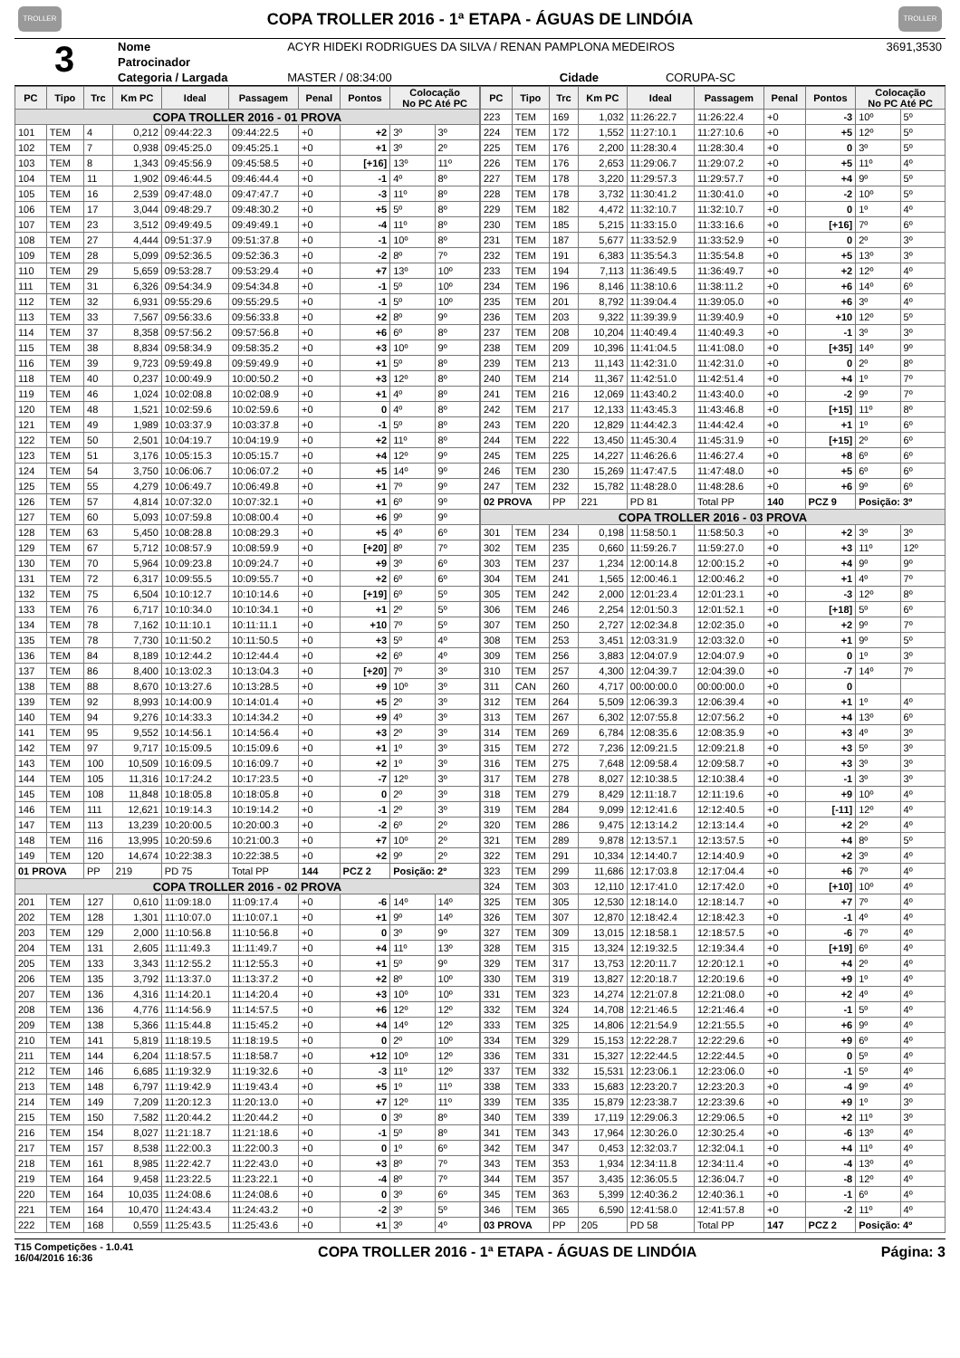TROLLER
COPA TROLLER 2016 - 1ª ETAPA - ÁGUAS DE LINDÓIA
TROLLER
3
| Nome | ACYR HIDEKI RODRIGUES DA SILVA / RENAN PAMPLONA MEDEIROS | | | | | 3691,3530 |
| Patrocinador | | | | | | |
| Categoria / Largada | MASTER / 08:34:00 | | Cidade | CORUPA-SC | | |
| PC | Tipo | Trc | Km PC | Ideal | Passagem | Penal | Pontos | Colocação No PC Até PC | |
| --- | --- | --- | --- | --- | --- | --- | --- | --- | --- |
| COPA TROLLER 2016 - 01 PROVA | | | | | | | | | |
| 101 | TEM | 4 | 0,212 | 09:44:22.3 | 09:44:22.5 | +0 | +2 | 3º | 3º |
| 102 | TEM | 7 | 0,938 | 09:45:25.0 | 09:45:25.1 | +0 | +1 | 3º | 2º |
| 103 | TEM | 8 | 1,343 | 09:45:56.9 | 09:45:58.5 | +0 | [+16] | 13º | 11º |
| 104 | TEM | 11 | 1,902 | 09:46:44.5 | 09:46:44.4 | +0 | -1 | 4º | 8º |
| 105 | TEM | 16 | 2,539 | 09:47:48.0 | 09:47:47.7 | +0 | -3 | 11º | 8º |
| 106 | TEM | 17 | 3,044 | 09:48:29.7 | 09:48:30.2 | +0 | +5 | 5º | 8º |
| 107 | TEM | 23 | 3,512 | 09:49:49.5 | 09:49:49.1 | +0 | -4 | 11º | 8º |
| 108 | TEM | 27 | 4,444 | 09:51:37.9 | 09:51:37.8 | +0 | -1 | 10º | 8º |
| 109 | TEM | 28 | 5,099 | 09:52:36.5 | 09:52:36.3 | +0 | -2 | 8º | 7º |
| 110 | TEM | 29 | 5,659 | 09:53:28.7 | 09:53:29.4 | +0 | +7 | 13º | 10º |
| 111 | TEM | 31 | 6,326 | 09:54:34.9 | 09:54:34.8 | +0 | -1 | 5º | 10º |
| 112 | TEM | 32 | 6,931 | 09:55:29.6 | 09:55:29.5 | +0 | -1 | 5º | 10º |
| 113 | TEM | 33 | 7,567 | 09:56:33.6 | 09:56:33.8 | +0 | +2 | 8º | 9º |
| 114 | TEM | 37 | 8,358 | 09:57:56.2 | 09:57:56.8 | +0 | +6 | 6º | 8º |
| 115 | TEM | 38 | 8,834 | 09:58:34.9 | 09:58:35.2 | +0 | +3 | 10º | 9º |
| 116 | TEM | 39 | 9,723 | 09:59:49.8 | 09:59:49.9 | +0 | +1 | 5º | 8º |
| 118 | TEM | 40 | 0,237 | 10:00:49.9 | 10:00:50.2 | +0 | +3 | 12º | 8º |
| 119 | TEM | 46 | 1,024 | 10:02:08.8 | 10:02:08.9 | +0 | +1 | 4º | 8º |
| 120 | TEM | 48 | 1,521 | 10:02:59.6 | 10:02:59.6 | +0 | 0 | 4º | 8º |
| 121 | TEM | 49 | 1,989 | 10:03:37.9 | 10:03:37.8 | +0 | -1 | 5º | 8º |
| 122 | TEM | 50 | 2,501 | 10:04:19.7 | 10:04:19.9 | +0 | +2 | 11º | 8º |
| 123 | TEM | 51 | 3,176 | 10:05:15.3 | 10:05:15.7 | +0 | +4 | 12º | 9º |
| 124 | TEM | 54 | 3,750 | 10:06:06.7 | 10:06:07.2 | +0 | +5 | 14º | 9º |
| 125 | TEM | 55 | 4,279 | 10:06:49.7 | 10:06:49.8 | +0 | +1 | 7º | 9º |
| 126 | TEM | 57 | 4,814 | 10:07:32.0 | 10:07:32.1 | +0 | +1 | 6º | 9º |
| 127 | TEM | 60 | 5,093 | 10:07:59.8 | 10:08:00.4 | +0 | +6 | 9º | 9º |
| 128 | TEM | 63 | 5,450 | 10:08:28.8 | 10:08:29.3 | +0 | +5 | 4º | 6º |
| 129 | TEM | 67 | 5,712 | 10:08:57.9 | 10:08:59.9 | +0 | [+20] | 8º | 7º |
| 130 | TEM | 70 | 5,964 | 10:09:23.8 | 10:09:24.7 | +0 | +9 | 3º | 6º |
| 131 | TEM | 72 | 6,317 | 10:09:55.5 | 10:09:55.7 | +0 | +2 | 6º | 6º |
| 132 | TEM | 75 | 6,504 | 10:10:12.7 | 10:10:14.6 | +0 | [+19] | 6º | 5º |
| 133 | TEM | 76 | 6,717 | 10:10:34.0 | 10:10:34.1 | +0 | +1 | 2º | 5º |
| 134 | TEM | 78 | 7,162 | 10:11:10.1 | 10:11:11.1 | +0 | +10 | 7º | 5º |
| 135 | TEM | 78 | 7,730 | 10:11:50.2 | 10:11:50.5 | +0 | +3 | 5º | 4º |
| 136 | TEM | 84 | 8,189 | 10:12:44.2 | 10:12:44.4 | +0 | +2 | 6º | 4º |
| 137 | TEM | 86 | 8,400 | 10:13:02.3 | 10:13:04.3 | +0 | [+20] | 7º | 3º |
| 138 | TEM | 88 | 8,670 | 10:13:27.6 | 10:13:28.5 | +0 | +9 | 10º | 3º |
| 139 | TEM | 92 | 8,993 | 10:14:00.9 | 10:14:01.4 | +0 | +5 | 2º | 3º |
| 140 | TEM | 94 | 9,276 | 10:14:33.3 | 10:14:34.2 | +0 | +9 | 4º | 3º |
| 141 | TEM | 95 | 9,552 | 10:14:56.1 | 10:14:56.4 | +0 | +3 | 2º | 3º |
| 142 | TEM | 97 | 9,717 | 10:15:09.5 | 10:15:09.6 | +0 | +1 | 1º | 3º |
| 143 | TEM | 100 | 10,509 | 10:16:09.5 | 10:16:09.7 | +0 | +2 | 1º | 3º |
| 144 | TEM | 105 | 11,316 | 10:17:24.2 | 10:17:23.5 | +0 | -7 | 12º | 3º |
| 145 | TEM | 108 | 11,848 | 10:18:05.8 | 10:18:05.8 | +0 | 0 | 2º | 3º |
| 146 | TEM | 111 | 12,621 | 10:19:14.3 | 10:19:14.2 | +0 | -1 | 2º | 3º |
| 147 | TEM | 113 | 13,239 | 10:20:00.5 | 10:20:00.3 | +0 | -2 | 6º | 2º |
| 148 | TEM | 116 | 13,995 | 10:20:59.6 | 10:21:00.3 | +0 | +7 | 10º | 2º |
| 149 | TEM | 120 | 14,674 | 10:22:38.3 | 10:22:38.5 | +0 | +2 | 9º | 2º |
| 01 PROVA | | PP | 219 | PD 75 | Total PP | 144 | PCZ 2 | Posição: 2º | |
| COPA TROLLER 2016 - 02 PROVA | | | | | | | | | |
| 201 | TEM | 127 | 0,610 | 11:09:18.0 | 11:09:17.4 | +0 | -6 | 14º | 14º |
| 202 | TEM | 128 | 1,301 | 11:10:07.0 | 11:10:07.1 | +0 | +1 | 9º | 14º |
| 203 | TEM | 129 | 2,000 | 11:10:56.8 | 11:10:56.8 | +0 | 0 | 3º | 9º |
| 204 | TEM | 131 | 2,605 | 11:11:49.3 | 11:11:49.7 | +0 | +4 | 11º | 13º |
| 205 | TEM | 133 | 3,343 | 11:12:55.2 | 11:12:55.3 | +0 | +1 | 5º | 9º |
| 206 | TEM | 135 | 3,792 | 11:13:37.0 | 11:13:37.2 | +0 | +2 | 8º | 10º |
| 207 | TEM | 136 | 4,316 | 11:14:20.1 | 11:14:20.4 | +0 | +3 | 10º | 10º |
| 208 | TEM | 136 | 4,776 | 11:14:56.9 | 11:14:57.5 | +0 | +6 | 12º | 12º |
| 209 | TEM | 138 | 5,366 | 11:15:44.8 | 11:15:45.2 | +0 | +4 | 14º | 12º |
| 210 | TEM | 141 | 5,819 | 11:18:19.5 | 11:18:19.5 | +0 | 0 | 2º | 10º |
| 211 | TEM | 144 | 6,204 | 11:18:57.5 | 11:18:58.7 | +0 | +12 | 10º | 12º |
| 212 | TEM | 146 | 6,685 | 11:19:32.9 | 11:19:32.6 | +0 | -3 | 11º | 12º |
| 213 | TEM | 148 | 6,797 | 11:19:42.9 | 11:19:43.4 | +0 | +5 | 1º | 11º |
| 214 | TEM | 149 | 7,209 | 11:20:12.3 | 11:20:13.0 | +0 | +7 | 12º | 11º |
| 215 | TEM | 150 | 7,582 | 11:20:44.2 | 11:20:44.2 | +0 | 0 | 3º | 8º |
| 216 | TEM | 154 | 8,027 | 11:21:18.7 | 11:21:18.6 | +0 | -1 | 5º | 8º |
| 217 | TEM | 157 | 8,538 | 11:22:00.3 | 11:22:00.3 | +0 | 0 | 1º | 6º |
| 218 | TEM | 161 | 8,985 | 11:22:42.7 | 11:22:43.0 | +0 | +3 | 8º | 7º |
| 219 | TEM | 164 | 9,458 | 11:23:22.5 | 11:23:22.1 | +0 | -4 | 8º | 7º |
| 220 | TEM | 164 | 10,035 | 11:24:08.6 | 11:24:08.6 | +0 | 0 | 3º | 6º |
| 221 | TEM | 164 | 10,470 | 11:24:43.4 | 11:24:43.2 | +0 | -2 | 3º | 5º |
| 222 | TEM | 168 | 0,559 | 11:25:43.5 | 11:25:43.6 | +0 | +1 | 3º | 4º |
| PC | Tipo | Trc | Km PC | Ideal | Passagem | Penal | Pontos | Colocação No PC Até PC | |
| --- | --- | --- | --- | --- | --- | --- | --- | --- | --- |
| 223 | TEM | 169 | 1,032 | 11:26:22.7 | 11:26:22.4 | +0 | -3 | 10º | 5º |
| 224 | TEM | 172 | 1,552 | 11:27:10.1 | 11:27:10.6 | +0 | +5 | 12º | 5º |
| 225 | TEM | 176 | 2,200 | 11:28:30.4 | 11:28:30.4 | +0 | 0 | 3º | 5º |
| 226 | TEM | 176 | 2,653 | 11:29:06.7 | 11:29:07.2 | +0 | +5 | 11º | 4º |
| 227 | TEM | 178 | 3,220 | 11:29:57.3 | 11:29:57.7 | +0 | +4 | 9º | 5º |
| 228 | TEM | 178 | 3,732 | 11:30:41.2 | 11:30:41.0 | +0 | -2 | 10º | 5º |
| 229 | TEM | 182 | 4,472 | 11:32:10.7 | 11:32:10.7 | +0 | 0 | 1º | 4º |
| 230 | TEM | 185 | 5,215 | 11:33:15.0 | 11:33:16.6 | +0 | [+16] | 7º | 6º |
| 231 | TEM | 187 | 5,677 | 11:33:52.9 | 11:33:52.9 | +0 | 0 | 2º | 3º |
| 232 | TEM | 191 | 6,383 | 11:35:54.3 | 11:35:54.8 | +0 | +5 | 13º | 3º |
| 233 | TEM | 194 | 7,113 | 11:36:49.5 | 11:36:49.7 | +0 | +2 | 12º | 4º |
| 234 | TEM | 196 | 8,146 | 11:38:10.6 | 11:38:11.2 | +0 | +6 | 14º | 6º |
| 235 | TEM | 201 | 8,792 | 11:39:04.4 | 11:39:05.0 | +0 | +6 | 3º | 4º |
| 236 | TEM | 203 | 9,322 | 11:39:39.9 | 11:39:40.9 | +0 | +10 | 12º | 5º |
| 237 | TEM | 208 | 10,204 | 11:40:49.4 | 11:40:49.3 | +0 | -1 | 3º | 3º |
| 238 | TEM | 209 | 10,396 | 11:41:04.5 | 11:41:08.0 | +0 | [+35] | 14º | 9º |
| 239 | TEM | 213 | 11,143 | 11:42:31.0 | 11:42:31.0 | +0 | 0 | 2º | 8º |
| 240 | TEM | 214 | 11,367 | 11:42:51.0 | 11:42:51.4 | +0 | +4 | 1º | 7º |
| 241 | TEM | 216 | 12,069 | 11:43:40.2 | 11:43:40.0 | +0 | -2 | 9º | 7º |
| 242 | TEM | 217 | 12,133 | 11:43:45.3 | 11:43:46.8 | +0 | [+15] | 11º | 8º |
| 243 | TEM | 220 | 12,829 | 11:44:42.3 | 11:44:42.4 | +0 | +1 | 1º | 6º |
| 244 | TEM | 222 | 13,450 | 11:45:30.4 | 11:45:31.9 | +0 | [+15] | 2º | 6º |
| 245 | TEM | 225 | 14,227 | 11:46:26.6 | 11:46:27.4 | +0 | +8 | 6º | 6º |
| 246 | TEM | 230 | 15,269 | 11:47:47.5 | 11:47:48.0 | +0 | +5 | 6º | 6º |
| 247 | TEM | 232 | 15,782 | 11:48:28.0 | 11:48:28.6 | +0 | +6 | 9º | 6º |
| 02 PROVA | | PP | 221 | PD 81 | Total PP | 140 | PCZ 9 | Posição: 3º | |
| COPA TROLLER 2016 - 03 PROVA | | | | | | | | | |
| 301 | TEM | 234 | 0,198 | 11:58:50.1 | 11:58:50.3 | +0 | +2 | 3º | 3º |
| 302 | TEM | 235 | 0,660 | 11:59:26.7 | 11:59:27.0 | +0 | +3 | 11º | 12º |
| 303 | TEM | 237 | 1,234 | 12:00:14.8 | 12:00:15.2 | +0 | +4 | 9º | 9º |
| 304 | TEM | 241 | 1,565 | 12:00:46.1 | 12:00:46.2 | +0 | +1 | 4º | 7º |
| 305 | TEM | 242 | 2,000 | 12:01:23.4 | 12:01:23.1 | +0 | -3 | 12º | 8º |
| 306 | TEM | 246 | 2,254 | 12:01:50.3 | 12:01:52.1 | +0 | [+18] | 5º | 6º |
| 307 | TEM | 250 | 2,727 | 12:02:34.8 | 12:02:35.0 | +0 | +2 | 9º | 7º |
| 308 | TEM | 253 | 3,451 | 12:03:31.9 | 12:03:32.0 | +0 | +1 | 9º | 5º |
| 309 | TEM | 256 | 3,883 | 12:04:07.9 | 12:04:07.9 | +0 | 0 | 1º | 3º |
| 310 | TEM | 257 | 4,300 | 12:04:39.7 | 12:04:39.0 | +0 | -7 | 14º | 7º |
| 311 | CAN | 260 | 4,717 | 00:00:00.0 | 00:00:00.0 | +0 | 0 | | |
| 312 | TEM | 264 | 5,509 | 12:06:39.3 | 12:06:39.4 | +0 | +1 | 1º | 4º |
| 313 | TEM | 267 | 6,302 | 12:07:55.8 | 12:07:56.2 | +0 | +4 | 13º | 6º |
| 314 | TEM | 269 | 6,784 | 12:08:35.6 | 12:08:35.9 | +0 | +3 | 4º | 3º |
| 315 | TEM | 272 | 7,236 | 12:09:21.5 | 12:09:21.8 | +0 | +3 | 5º | 3º |
| 316 | TEM | 275 | 7,648 | 12:09:58.4 | 12:09:58.7 | +0 | +3 | 3º | 3º |
| 317 | TEM | 278 | 8,027 | 12:10:38.5 | 12:10:38.4 | +0 | -1 | 3º | 3º |
| 318 | TEM | 279 | 8,429 | 12:11:18.7 | 12:11:19.6 | +0 | +9 | 10º | 4º |
| 319 | TEM | 284 | 9,099 | 12:12:41.6 | 12:12:40.5 | +0 | [-11] | 12º | 4º |
| 320 | TEM | 286 | 9,475 | 12:13:14.2 | 12:13:14.4 | +0 | +2 | 2º | 4º |
| 321 | TEM | 289 | 9,878 | 12:13:57.1 | 12:13:57.5 | +0 | +4 | 8º | 5º |
| 322 | TEM | 291 | 10,334 | 12:14:40.7 | 12:14:40.9 | +0 | +2 | 3º | 4º |
| 323 | TEM | 299 | 11,686 | 12:17:03.8 | 12:17:04.4 | +0 | +6 | 7º | 4º |
| 324 | TEM | 303 | 12,110 | 12:17:41.0 | 12:17:42.0 | +0 | [+10] | 10º | 4º |
| 325 | TEM | 305 | 12,530 | 12:18:14.0 | 12:18:14.7 | +0 | +7 | 7º | 4º |
| 326 | TEM | 307 | 12,870 | 12:18:42.4 | 12:18:42.3 | +0 | -1 | 4º | 4º |
| 327 | TEM | 309 | 13,015 | 12:18:58.1 | 12:18:57.5 | +0 | -6 | 7º | 4º |
| 328 | TEM | 315 | 13,324 | 12:19:32.5 | 12:19:34.4 | +0 | [+19] | 6º | 4º |
| 329 | TEM | 317 | 13,753 | 12:20:11.7 | 12:20:12.1 | +0 | +4 | 2º | 4º |
| 330 | TEM | 319 | 13,827 | 12:20:18.7 | 12:20:19.6 | +0 | +9 | 1º | 4º |
| 331 | TEM | 323 | 14,274 | 12:21:07.8 | 12:21:08.0 | +0 | +2 | 4º | 4º |
| 332 | TEM | 324 | 14,708 | 12:21:46.5 | 12:21:46.4 | +0 | -1 | 5º | 4º |
| 333 | TEM | 325 | 14,806 | 12:21:54.9 | 12:21:55.5 | +0 | +6 | 9º | 4º |
| 334 | TEM | 329 | 15,153 | 12:22:28.7 | 12:22:29.6 | +0 | +9 | 6º | 4º |
| 336 | TEM | 331 | 15,327 | 12:22:44.5 | 12:22:44.5 | +0 | 0 | 5º | 4º |
| 337 | TEM | 332 | 15,531 | 12:23:06.1 | 12:23:06.0 | +0 | -1 | 5º | 4º |
| 338 | TEM | 333 | 15,683 | 12:23:20.7 | 12:23:20.3 | +0 | -4 | 9º | 4º |
| 339 | TEM | 335 | 15,879 | 12:23:38.7 | 12:23:39.6 | +0 | +9 | 1º | 3º |
| 340 | TEM | 339 | 17,119 | 12:29:06.3 | 12:29:06.5 | +0 | +2 | 11º | 3º |
| 341 | TEM | 343 | 17,964 | 12:30:26.0 | 12:30:25.4 | +0 | -6 | 13º | 4º |
| 342 | TEM | 347 | 0,453 | 12:32:03.7 | 12:32:04.1 | +0 | +4 | 11º | 4º |
| 343 | TEM | 353 | 1,934 | 12:34:11.8 | 12:34:11.4 | +0 | -4 | 13º | 4º |
| 344 | TEM | 357 | 3,435 | 12:36:05.5 | 12:36:04.7 | +0 | -8 | 12º | 4º |
| 345 | TEM | 363 | 5,399 | 12:40:36.2 | 12:40:36.1 | +0 | -1 | 6º | 4º |
| 346 | TEM | 365 | 6,590 | 12:41:58.0 | 12:41:57.8 | +0 | -2 | 11º | 4º |
| 03 PROVA | | PP | 205 | PD 58 | Total PP | 147 | PCZ 2 | Posição: 4º | |
T15 Competições - 1.0.41
16/04/2016 16:36
COPA TROLLER 2016 - 1ª ETAPA - ÁGUAS DE LINDÓIA
Página: 3